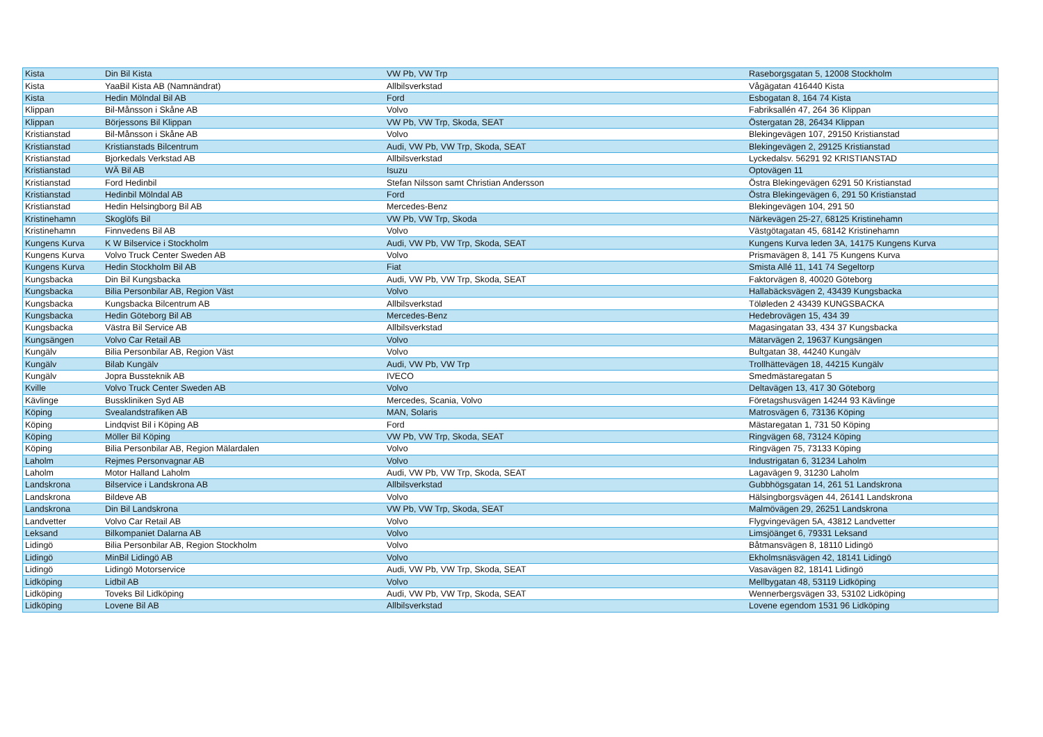| Kista | Din Bil Kista | VW Pb, VW Trp | Raseborgsgatan 5, 12008 Stockholm |
| Kista | YaaBil Kista AB (Namnändrat) | Allbilsverkstad | Vågägatan 416440 Kista |
| Kista | Hedin Mölndal Bil AB | Ford | Esbogatan 8, 164 74 Kista |
| Klippan | Bil-Månsson i Skåne AB | Volvo | Fabriksallén 47, 264 36 Klippan |
| Klippan | Börjessons Bil Klippan | VW Pb, VW Trp, Skoda, SEAT | Östergatan 28, 26434 Klippan |
| Kristianstad | Bil-Månsson i Skåne AB | Volvo | Blekingevägen 107, 29150 Kristianstad |
| Kristianstad | Kristianstads Bilcentrum | Audi, VW Pb, VW Trp, Skoda, SEAT | Blekingevägen 2, 29125 Kristianstad |
| Kristianstad | Bjorkedals Verkstad AB | Allbilsverkstad | Lyckedalsv. 56291 92 KRISTIANSTAD |
| Kristianstad | WÄ Bil AB | Isuzu | Optovägen 11 |
| Kristianstad | Ford Hedinbil | Stefan Nilsson samt Christian Andersson | Östra Blekingevägen 6291 50 Kristianstad |
| Kristianstad | Hedinbil Mölndal AB | Ford | Östra Blekingevägen 6, 291 50 Kristianstad |
| Kristianstad | Hedin Helsingborg Bil AB | Mercedes-Benz | Blekingevägen 104, 291 50 |
| Kristinehamn | Skoglöfs Bil | VW Pb, VW Trp, Skoda | Närkevägen 25-27, 68125 Kristinehamn |
| Kristinehamn | Finnvedens Bil AB | Volvo | Västgötagatan 45, 68142 Kristinehamn |
| Kungens Kurva | K W Bilservice i Stockholm | Audi, VW Pb, VW Trp, Skoda, SEAT | Kungens Kurva leden 3A, 14175 Kungens Kurva |
| Kungens Kurva | Volvo Truck Center Sweden AB | Volvo | Prismavägen 8, 141 75 Kungens Kurva |
| Kungens Kurva | Hedin Stockholm Bil AB | Fiat | Smista Allé 11, 141 74 Segeltorp |
| Kungsbacka | Din Bil Kungsbacka | Audi, VW Pb, VW Trp, Skoda, SEAT | Faktorvägen 8, 40020 Göteborg |
| Kungsbacka | Bilia Personbilar AB, Region Väst | Volvo | Hallabäcksvägen 2, 43439 Kungsbacka |
| Kungsbacka | Kungsbacka Bilcentrum AB | Allbilsverkstad | Töløleden 2 43439 KUNGSBACKA |
| Kungsbacka | Hedin Göteborg Bil AB | Mercedes-Benz | Hedebrovägen 15, 434 39 |
| Kungsbacka | Västra Bil Service AB | Allbilsverkstad | Magasingatan 33, 434 37 Kungsbacka |
| Kungsängen | Volvo Car Retail AB | Volvo | Mätarvägen 2, 19637 Kungsängen |
| Kungälv | Bilia Personbilar AB, Region Väst | Volvo | Bultgatan 38, 44240 Kungälv |
| Kungälv | Bilab Kungälv | Audi, VW Pb, VW Trp | Trollhättevägen 18, 44215 Kungälv |
| Kungälv | Jopra Bussteknik AB | IVECO | Smedmästaregatan 5 |
| Kville | Volvo Truck Center Sweden AB | Volvo | Deltavägen 13, 417 30 Göteborg |
| Kävlinge | Busskliniken Syd AB | Mercedes, Scania, Volvo | Företagshusvägen 14244 93 Kävlinge |
| Köping | Svealandstrafiken AB | MAN, Solaris | Matrosvägen 6, 73136 Köping |
| Köping | Lindqvist Bil i Köping AB | Ford | Mästaregatan 1, 731 50 Köping |
| Köping | Möller Bil Köping | VW Pb, VW Trp, Skoda, SEAT | Ringvägen 68, 73124 Köping |
| Köping | Bilia Personbilar AB, Region Mälardalen | Volvo | Ringvägen 75, 73133 Köping |
| Laholm | Rejmes Personvagnar AB | Volvo | Industrigatan 6, 31234 Laholm |
| Laholm | Motor Halland Laholm | Audi, VW Pb, VW Trp, Skoda, SEAT | Lagavägen 9, 31230 Laholm |
| Landskrona | Bilservice i Landskrona AB | Allbilsverkstad | Gubbhögsgatan 14, 261 51 Landskrona |
| Landskrona | Bildeve AB | Volvo | Hälsingborgsvägen 44, 26141 Landskrona |
| Landskrona | Din Bil Landskrona | VW Pb, VW Trp, Skoda, SEAT | Malmövägen 29, 26251 Landskrona |
| Landvetter | Volvo Car Retail AB | Volvo | Flygvingevägen 5A, 43812 Landvetter |
| Leksand | Bilkompaniet Dalarna AB | Volvo | Limsjöänget 6, 79331 Leksand |
| Lidingö | Bilia Personbilar AB, Region Stockholm | Volvo | Båtmansvägen 8, 18110 Lidingö |
| Lidingö | MinBil Lidingö AB | Volvo | Ekholmsnäsvägen 42, 18141 Lidingö |
| Lidingö | Lidingö Motorservice | Audi, VW Pb, VW Trp, Skoda, SEAT | Vasavägen 82, 18141 Lidingö |
| Lidköping | Lidbil AB | Volvo | Mellbygatan 48, 53119 Lidköping |
| Lidköping | Toveks Bil Lidköping | Audi, VW Pb, VW Trp, Skoda, SEAT | Wennerbergsvägen 33, 53102 Lidköping |
| Lidköping | Lovene Bil AB | Allbilsverkstad | Lovene egendom 1531 96 Lidköping |